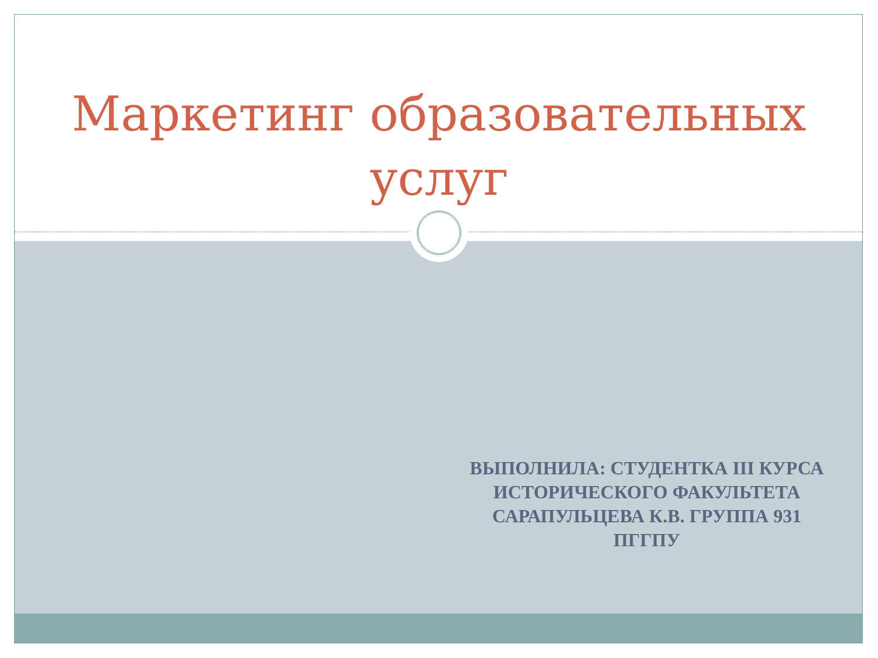Маркетинг образовательных услуг
ВЫПОЛНИЛА: СТУДЕНТКА III КУРСА ИСТОРИЧЕСКОГО ФАКУЛЬТЕТА САРАПУЛЬЦЕВА К.В. ГРУППА 931 ПГГПУ